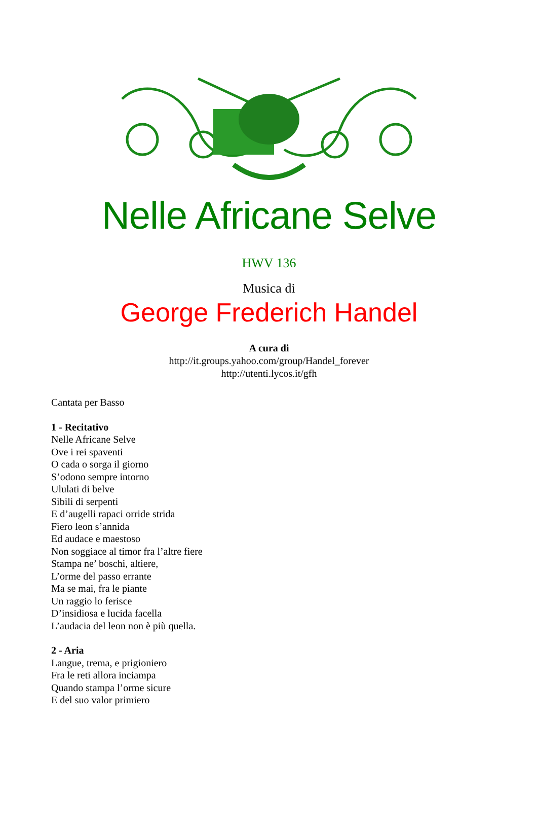Nelle Africane Selve
HWV 136
Musica di
George Frederich Handel
A cura di
http://it.groups.yahoo.com/group/Handel_forever
http://utenti.lycos.it/gfh
Cantata per Basso
1 - Recitativo
Nelle Africane Selve
Ove i rei spaventi
O cada o sorga il giorno
S’odono sempre intorno
Ululati di belve
Sibili di serpenti
E d’augelli rapaci orride strida
Fiero leon s’annida
Ed audace e maestoso
Non soggiace al timor fra l’altre fiere
Stampa ne’ boschi, altiere,
L’orme del passo errante
Ma se mai, fra le piante
Un raggio lo ferisce
D’insidiosa e lucida facella
L’audacia del leon non è più quella.
2 - Aria
Langue, trema, e prigioniero
Fra le reti allora inciampa
Quando stampa l’orme sicure
E del suo valor primiero